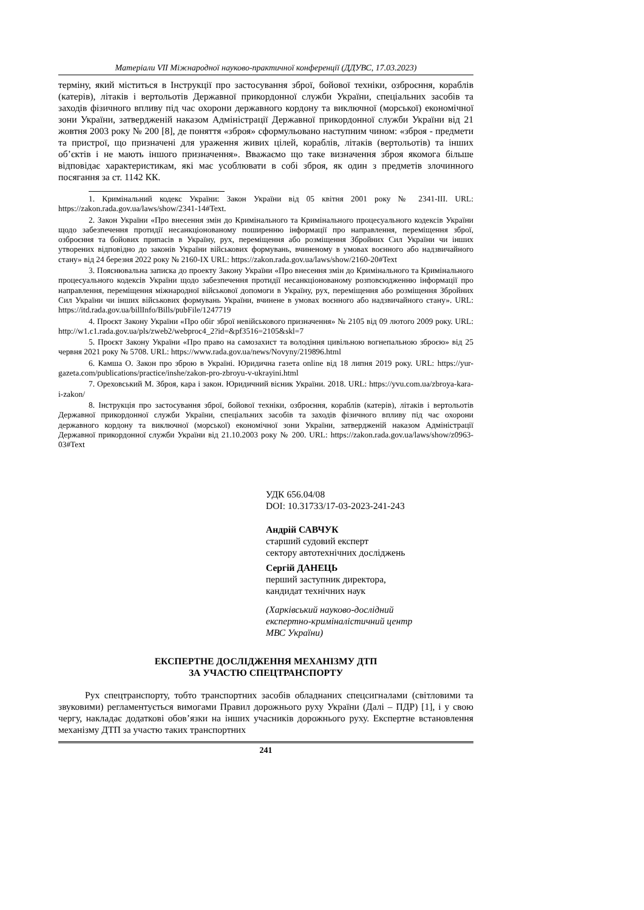Матеріали VII Міжнародної науково-практичної конференції (ДДУВС, 17.03.2023)
терміну, який міститься в Інструкції про застосування зброї, бойової техніки, озброєння, кораблів (катерів), літаків і вертольотів Державної прикордонної служби України, спеціальних засобів та заходів фізичного впливу під час охорони державного кордону та виключної (морської) економічної зони України, затвердженій наказом Адміністрації Державної прикордонної служби України від 21 жовтня 2003 року № 200 [8], де поняття «зброя» сформульовано наступним чином: «зброя - предмети та пристрої, що призначені для ураження живих цілей, кораблів, літаків (вертольотів) та інших об’єктів і не мають іншого призначення». Вважаємо що таке визначення зброя якомога більше відповідає характеристикам, які має усоблювати в собі зброя, як один з предметів злочинного посягання за ст. 1142 КК.
1. Кримінальний кодекс України: Закон України від 05 квітня 2001 року № 2341-III. URL: https://zakon.rada.gov.ua/laws/show/2341-14#Text.
2. Закон України «Про внесення змін до Кримінального та Кримінального процесуального кодексів України щодо забезпечення протидії несанкціонованому поширенню інформації про направлення, переміщення зброї, озброєння та бойових припасів в Україну, рух, переміщення або розміщення Збройних Сил України чи інших утворених відповідно до законів України військових формувань, вчиненому в умовах воєнного або надзвичайного стану» від 24 березня 2022 року № 2160-IX URL: https://zakon.rada.gov.ua/laws/show/2160-20#Text
3. Пояснювальна записка до проекту Закону України «Про внесення змін до Кримінального та Кримінального процесуального кодексів України щодо забезпечення протидії несанкціонованому розповсюдженню інформації про направлення, переміщення міжнародної військової допомоги в Україну, рух, переміщення або розміщення Збройних Сил України чи інших військових формувань України, вчинене в умовах воєнного або надзвичайного стану». URL: https://itd.rada.gov.ua/billInfo/Bills/pubFile/1247719
4. Проєкт Закону України «Про обіг зброї невійськового призначення» № 2105 від 09 лютого 2009 року. URL: http://w1.c1.rada.gov.ua/pls/zweb2/webproc4_2?id=&pf3516=2105&skl=7
5. Проєкт Закону України «Про право на самозахист та володіння цивільною вогнепальною зброєю» від 25 червня 2021 року № 5708. URL: https://www.rada.gov.ua/news/Novyny/219896.html
6. Камша О. Закон про зброю в Україні. Юридична газета online від 18 липня 2019 року. URL: https://yur-gazeta.com/publications/practice/inshe/zakon-pro-zbroyu-v-ukrayini.html
7. Ореховський М. Зброя, кара і закон. Юридичний вісник України. 2018. URL: https://yvu.com.ua/zbroya-kara-i-zakon/
8. Інструкція про застосування зброї, бойової техніки, озброєння, кораблів (катерів), літаків і вертольотів Державної прикордонної служби України, спеціальних засобів та заходів фізичного впливу під час охорони державного кордону та виключної (морської) економічної зони України, затвердженій наказом Адміністрації Державної прикордонної служби України від 21.10.2003 року № 200. URL: https://zakon.rada.gov.ua/laws/show/z0963-03#Text
УДК 656.04/08
DOI: 10.31733/17-03-2023-241-243
Андрій САВЧУК
старший судовий експерт
сектору автотехнічних досліджень
Сергій ДАНЕЦЬ
перший заступник директора,
кандидат технічних наук
(Харківський науково-дослідний
експертно-криміналістичний центр
МВС України)
ЕКСПЕРТНЕ ДОСЛІДЖЕННЯ МЕХАНІЗМУ ДТП
ЗА УЧАСТЮ СПЕЦТРАНСПОРТУ
Рух спецтранспорту, тобто транспортних засобів обладнаних спецсигналами (світловими та звуковими) регламентується вимогами Правил дорожнього руху України (Далі – ПДР) [1], і у свою чергу, накладає додаткові обов’язки на інших учасників дорожнього руху. Експертне встановлення механізму ДТП за участю таких транспортних
241